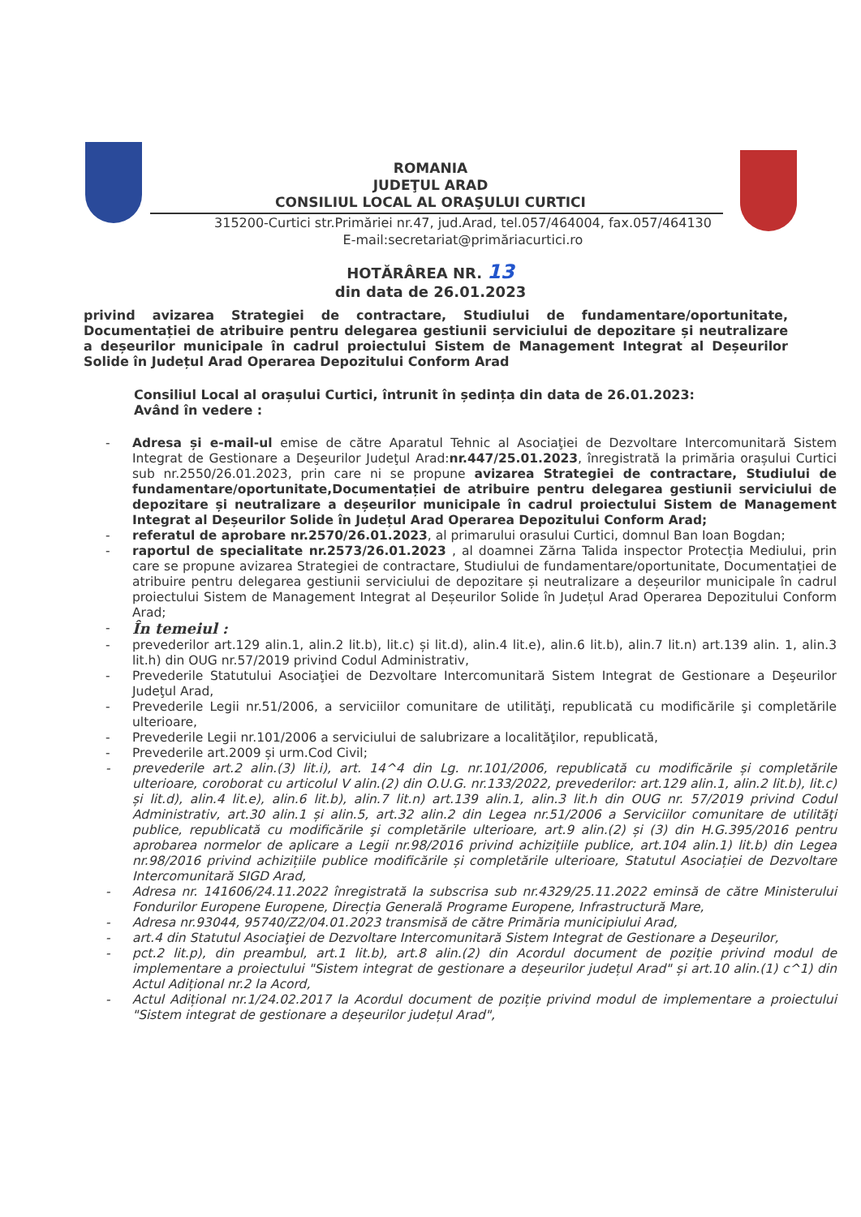ROMANIA
JUDEŢUL ARAD
CONSILIUL LOCAL AL ORAŞULUI CURTICI
315200-Curtici str.Primăriei nr.47, jud.Arad, tel.057/464004, fax.057/464130
E-mail:secretariat@primăriacurtici.ro
HOTĂRÂREA NR. 13
din data de 26.01.2023
privind avizarea Strategiei de contractare, Studiului de fundamentare/oportunitate, Documentației de atribuire pentru delegarea gestiunii serviciului de depozitare și neutralizare a deșeurilor municipale în cadrul proiectului Sistem de Management Integrat al Deșeurilor Solide în Județul Arad Operarea Depozitului Conform Arad
Consiliul Local al orașului Curtici, întrunit în ședința din data de 26.01.2023:
Având în vedere :
- Adresa și e-mail-ul emise de către Aparatul Tehnic al Asociaţiei de Dezvoltare Intercomunitară Sistem Integrat de Gestionare a Deşeurilor Judeţul Arad:nr.447/25.01.2023, înregistrată la primăria orașului Curtici sub nr.2550/26.01.2023, prin care ni se propune avizarea Strategiei de contractare, Studiului de fundamentare/oportunitate,Documentației de atribuire pentru delegarea gestiunii serviciului de depozitare și neutralizare a deșeurilor municipale în cadrul proiectului Sistem de Management Integrat al Deșeurilor Solide în Județul Arad Operarea Depozitului Conform Arad;
- referatul de aprobare nr.2570/26.01.2023, al primarului orasului Curtici, domnul Ban Ioan Bogdan;
- raportul de specialitate nr.2573/26.01.2023 , al doamnei Zărna Talida inspector Protecția Mediului, prin care se propune avizarea Strategiei de contractare, Studiului de fundamentare/oportunitate, Documentației de atribuire pentru delegarea gestiunii serviciului de depozitare și neutralizare a deșeurilor municipale în cadrul proiectului Sistem de Management Integrat al Deșeurilor Solide în Județul Arad Operarea Depozitului Conform Arad;
- În temeiul :
- prevederilor art.129 alin.1, alin.2 lit.b), lit.c) și lit.d), alin.4 lit.e), alin.6 lit.b), alin.7 lit.n) art.139 alin. 1, alin.3 lit.h) din OUG nr.57/2019 privind Codul Administrativ,
- Prevederile Statutului Asociaţiei de Dezvoltare Intercomunitară Sistem Integrat de Gestionare a Deşeurilor Judeţul Arad,
- Prevederile Legii nr.51/2006, a serviciilor comunitare de utilităţi, republicată cu modificările şi completările ulterioare,
- Prevederile Legii nr.101/2006 a serviciului de salubrizare a localităţilor, republicată,
- Prevederile art.2009 și urm.Cod Civil;
- prevederile art.2 alin.(3) lit.i), art. 14^4 din Lg. nr.101/2006, republicată cu modificările și completările ulterioare, coroborat cu articolul V alin.(2) din O.U.G. nr.133/2022, prevederilor: art.129 alin.1, alin.2 lit.b), lit.c) și lit.d), alin.4 lit.e), alin.6 lit.b), alin.7 lit.n) art.139 alin.1, alin.3 lit.h din OUG nr. 57/2019 privind Codul Administrativ, art.30 alin.1 și alin.5, art.32 alin.2 din Legea nr.51/2006 a Serviciilor comunitare de utilităţi publice, republicată cu modificările şi completările ulterioare, art.9 alin.(2) și (3) din H.G.395/2016 pentru aprobarea normelor de aplicare a Legii nr.98/2016 privind achizițiile publice, art.104 alin.1) lit.b) din Legea nr.98/2016 privind achizițiile publice modificările și completările ulterioare, Statutul Asociației de Dezvoltare Intercomunitară SIGD Arad,
- Adresa nr. 141606/24.11.2022 înregistrată la subscrisa sub nr.4329/25.11.2022 eminsă de către Ministerului Fondurilor Europene Europene, Direcția Generală Programe Europene, Infrastructură Mare,
- Adresa nr.93044, 95740/Z2/04.01.2023 transmisă de către Primăria municipiului Arad,
- art.4 din Statutul Asociaţiei de Dezvoltare Intercomunitară Sistem Integrat de Gestionare a Deşeurilor,
- pct.2 lit.p), din preambul, art.1 lit.b), art.8 alin.(2) din Acordul document de poziție privind modul de implementare a proiectului "Sistem integrat de gestionare a deșeurilor județul Arad" și art.10 alin.(1) c^1) din Actul Adițional nr.2 la Acord,
- Actul Adițional nr.1/24.02.2017 la Acordul document de poziție privind modul de implementare a proiectului "Sistem integrat de gestionare a deșeurilor județul Arad",